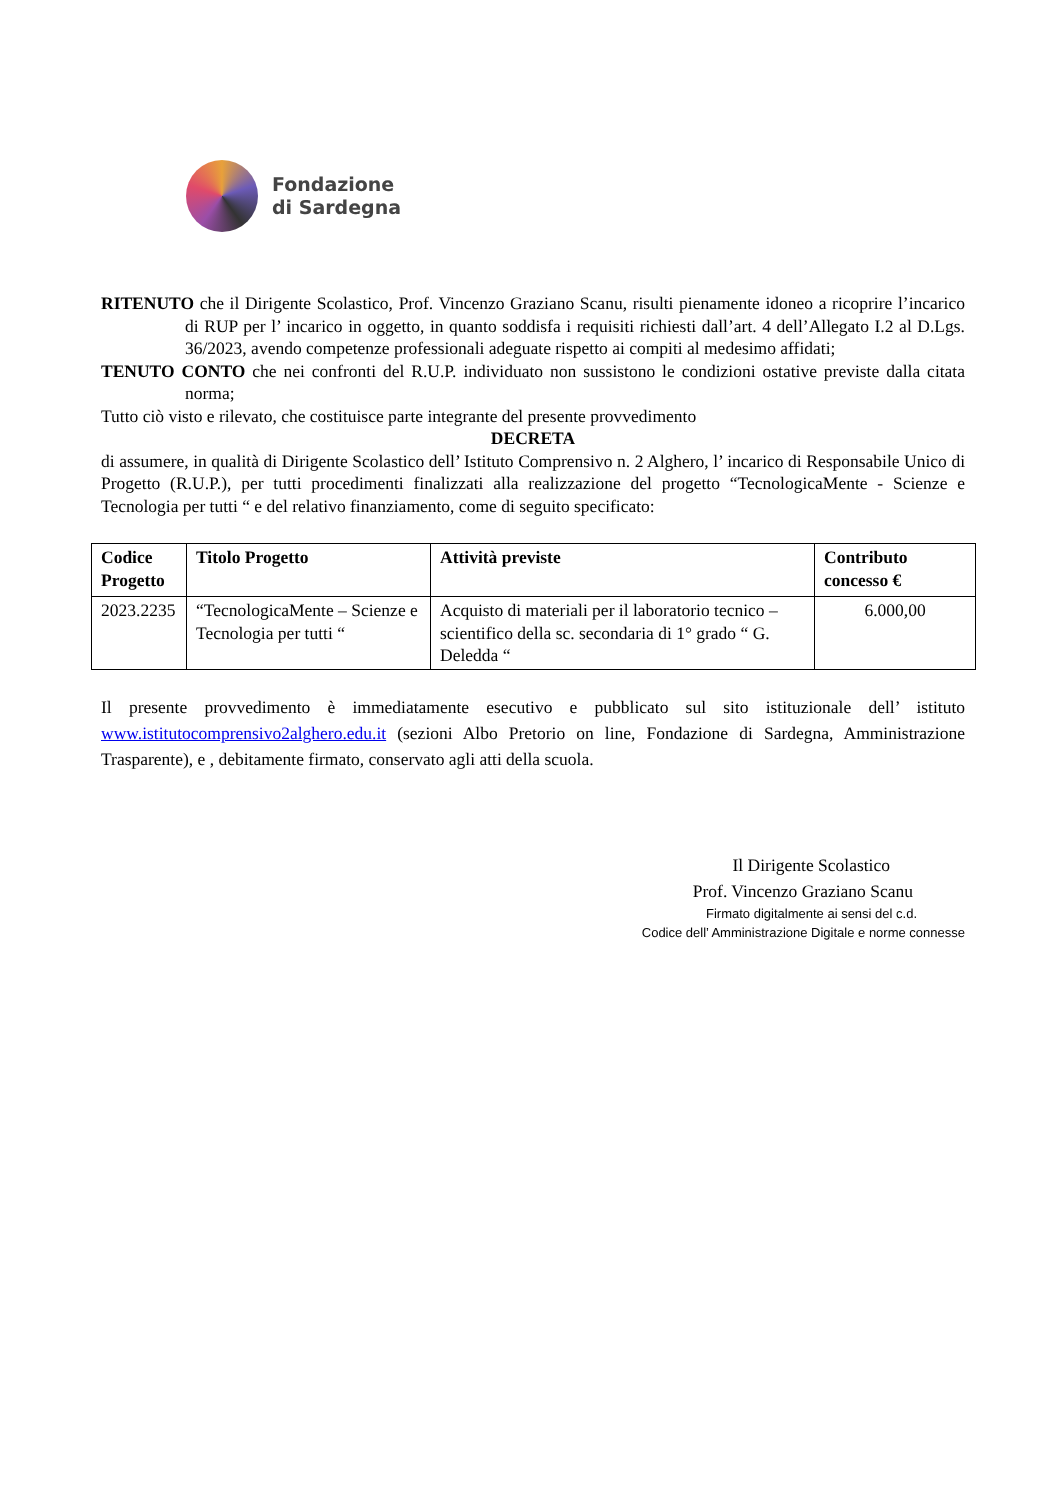Fondazione
di Sardegna
RITENUTO che il Dirigente Scolastico, Prof. Vincenzo Graziano Scanu, risulti pienamente idoneo a ricoprire l’incarico di RUP per l’ incarico in oggetto, in quanto soddisfa i requisiti richiesti dall’art. 4 dell’Allegato I.2 al D.Lgs. 36/2023, avendo competenze professionali adeguate rispetto ai compiti al medesimo affidati;
TENUTO CONTO che nei confronti del R.U.P. individuato non sussistono le condizioni ostative previste dalla citata norma;
Tutto ciò visto e rilevato, che costituisce parte integrante del presente provvedimento
DECRETA
di assumere, in qualità di Dirigente Scolastico dell’ Istituto Comprensivo n. 2 Alghero, l’ incarico di Responsabile Unico di Progetto (R.U.P.), per tutti procedimenti finalizzati alla realizzazione del progetto “TecnologicaMente - Scienze e Tecnologia per tutti “ e del relativo finanziamento, come di seguito specificato:
| Codice Progetto | Titolo Progetto | Attività previste | Contributo concesso € |
| --- | --- | --- | --- |
| 2023.2235 | “TecnologicaMente – Scienze e Tecnologia per tutti “ | Acquisto di materiali per il laboratorio tecnico – scientifico della sc. secondaria di 1° grado “ G. Deledda “ | 6.000,00 |
Il presente provvedimento è immediatamente esecutivo e pubblicato sul sito istituzionale dell’ istituto www.istitutocomprensivo2alghero.edu.it (sezioni Albo Pretorio on line, Fondazione di Sardegna, Amministrazione Trasparente), e , debitamente firmato, conservato agli atti della scuola.
Il Dirigente Scolastico
Prof. Vincenzo Graziano Scanu
Firmato digitalmente ai sensi del c.d.
Codice dell’ Amministrazione Digitale e norme connesse